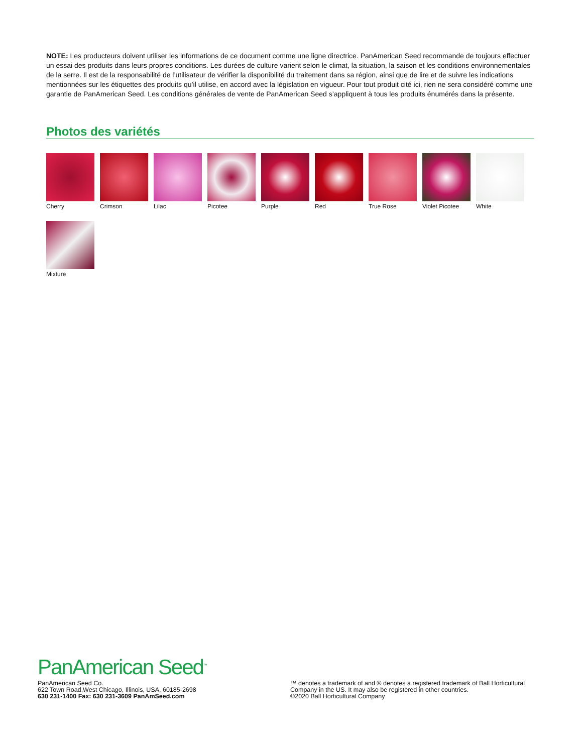NOTE: Les producteurs doivent utiliser les informations de ce document comme une ligne directrice. PanAmerican Seed recommande de toujours effectuer un essai des produits dans leurs propres conditions. Les durées de culture varient selon le climat, la situation, la saison et les conditions environnementales de la serre. Il est de la responsabilité de l’utilisateur de vérifier la disponibilité du traitement dans sa région, ainsi que de lire et de suivre les indications mentionnées sur les étiquettes des produits qu’il utilise, en accord avec la législation en vigueur. Pour tout produit cité ici, rien ne sera considéré comme une garantie de PanAmerican Seed. Les conditions générales de vente de PanAmerican Seed s’appliquent à tous les produits énumérés dans la présente.
Photos des variétés
Cherry
Crimson
Lilac
Picotee
Purple
Red
True Rose
Violet Picotee
White
Mixture
PanAmerican Seed<sup>™</sup>
PanAmerican Seed Co.
622 Town Road,West Chicago, Illinois, USA, 60185-2698
630 231-1400 Fax: 630 231-3609 PanAmSeed.com
™ denotes a trademark of and ® denotes a registered trademark of Ball Horticultural Company in the US. It may also be registered in other countries.
©2020 Ball Horticultural Company